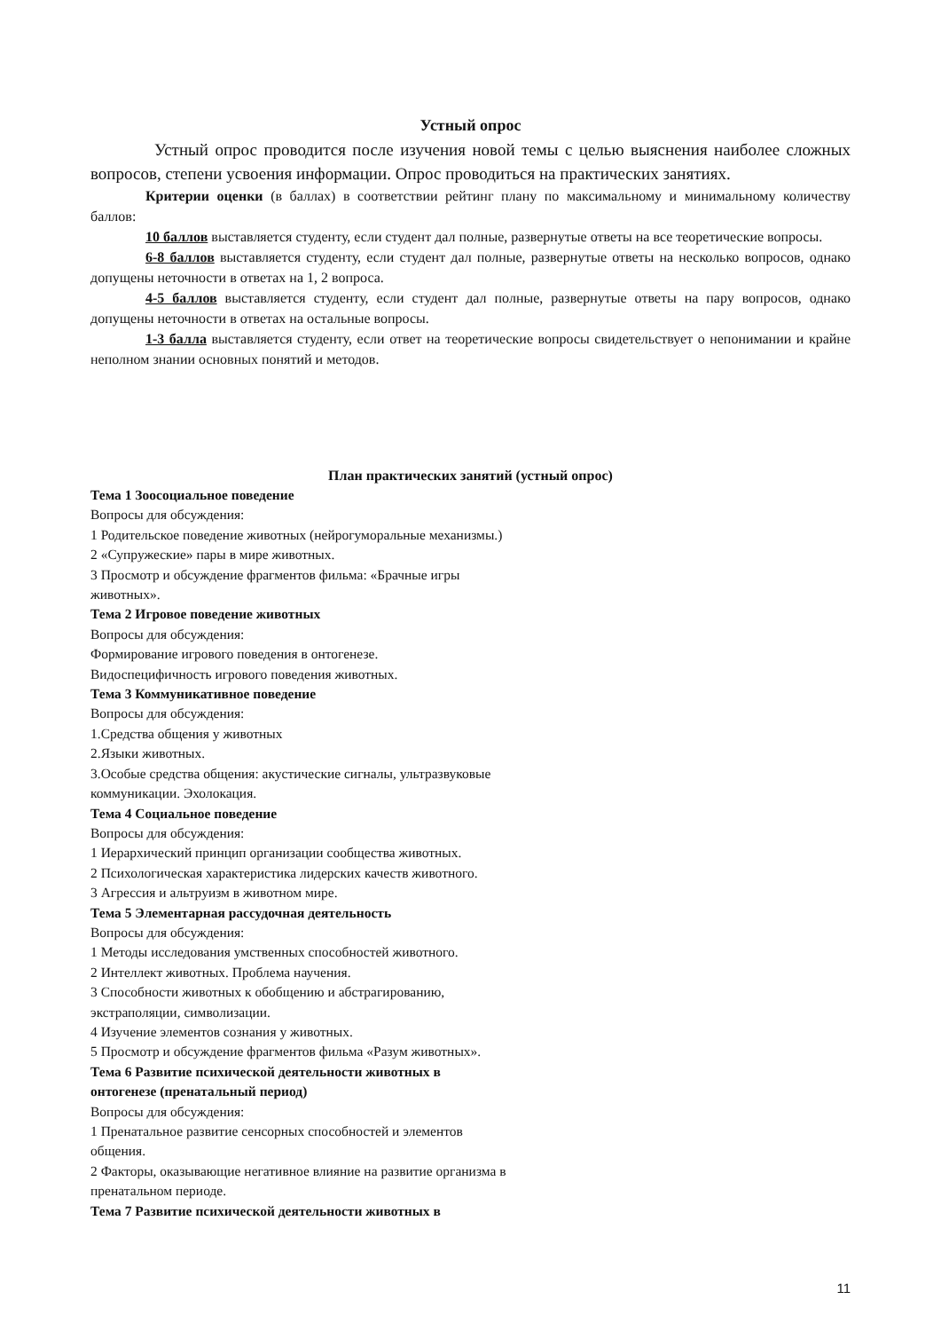Устный опрос
Устный опрос проводится после изучения новой темы с целью выяснения наиболее сложных вопросов, степени усвоения информации. Опрос проводиться на практических занятиях.
Критерии оценки (в баллах) в соответствии рейтинг плану по максимальному и минимальному количеству баллов:
10 баллов выставляется студенту, если студент дал полные, развернутые ответы на все теоретические вопросы.
6-8 баллов выставляется студенту, если студент дал полные, развернутые ответы на несколько вопросов, однако допущены неточности в ответах на 1, 2 вопроса.
4-5 баллов выставляется студенту, если студент дал полные, развернутые ответы на пару вопросов, однако допущены неточности в ответах на остальные вопросы.
1-3 балла выставляется студенту, если ответ на теоретические вопросы свидетельствует о непонимании и крайне неполном знании основных понятий и методов.
План практических занятий (устный опрос)
Тема 1 Зоосоциальное поведение
Вопросы для обсуждения:
1 Родительское поведение животных (нейрогуморальные механизмы.)
2 «Супружеские» пары в мире животных.
3 Просмотр и обсуждение фрагментов фильма: «Брачные игры
животных».
Тема 2 Игровое поведение животных
Вопросы для обсуждения:
Формирование игрового поведения в онтогенезе.
Видоспецифичность игрового поведения животных.
Тема 3 Коммуникативное поведение
Вопросы для обсуждения:
1.Средства общения у животных
2.Языки животных.
3.Особые средства общения: акустические сигналы, ультразвуковые
коммуникации. Эхолокация.
Тема 4 Социальное поведение
Вопросы для обсуждения:
1 Иерархический принцип организации сообщества животных.
2 Психологическая характеристика лидерских качеств животного.
3 Агрессия и альтруизм в животном мире.
Тема 5 Элементарная рассудочная деятельность
Вопросы для обсуждения:
1 Методы исследования умственных способностей животного.
2 Интеллект животных. Проблема научения.
3 Способности животных к обобщению и абстрагированию,
экстраполяции, символизации.
4 Изучение элементов сознания у животных.
5 Просмотр и обсуждение фрагментов фильма «Разум животных».
Тема 6 Развитие психической деятельности животных в
онтогенезе (пренатальный период)
Вопросы для обсуждения:
1 Пренатальное развитие сенсорных способностей и элементов
общения.
2 Факторы, оказывающие негативное влияние на развитие организма в
пренатальном периоде.
Тема 7 Развитие психической деятельности животных в
11